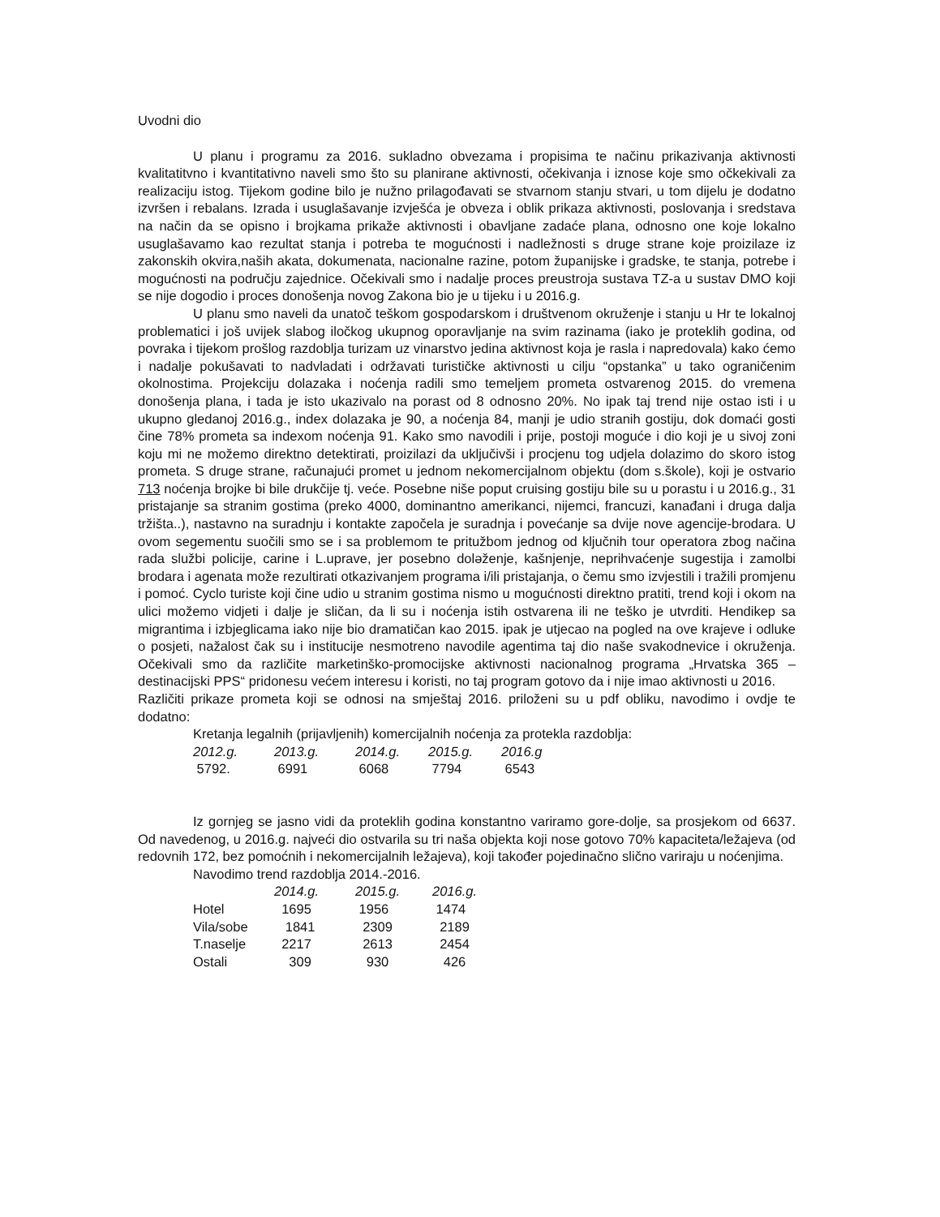Uvodni dio
U planu i programu za 2016. sukladno obvezama i propisima te načinu prikazivanja aktivnosti kvalitatitvno i kvantitativno naveli smo što su planirane aktivnosti, očekivanja i iznose koje smo očkekivali za realizaciju istog. Tijekom godine bilo je nužno prilagođavati se stvarnom stanju stvari, u tom dijelu je dodatno izvršen i rebalans. Izrada i usuglašavanje izvješća je obveza i oblik prikaza aktivnosti, poslovanja i sredstava na način da se opisno i brojkama prikaže aktivnosti i obavljane zadaće plana, odnosno one koje lokalno usuglašavamo kao rezultat stanja i potreba te mogućnosti i nadležnosti s druge strane koje proizilaze iz zakonskih okvira,naših akata, dokumenata, nacionalne razine, potom županijske i gradske, te stanja, potrebe i mogućnosti na području zajednice. Očekivali smo i nadalje proces preustroja sustava TZ-a u sustav DMO koji se nije dogodio i proces donošenja novog Zakona bio je u tijeku i u 2016.g.
U planu smo naveli da unatoč teškom gospodarskom i društvenom okruženje i stanju u Hr te lokalnoj problematici i još uvijek slabog iločkog ukupnog oporavljanje na svim razinama (iako je proteklih godina, od povraka i tijekom prošlog razdoblja turizam uz vinarstvo jedina aktivnost koja je rasla i napredovala) kako ćemo i nadalje pokušavati to nadvladati i održavati turističke aktivnosti u cilju “opstanka” u tako ograničenim okolnostima. Projekciju dolazaka i noćenja radili smo temeljem prometa ostvarenog 2015. do vremena donošenja plana, i tada je isto ukazivalo na porast od 8 odnosno 20%. No ipak taj trend nije ostao isti i u ukupno gledanoj 2016.g., index dolazaka je 90, a noćenja 84, manji je udio stranih gostiju, dok domaći gosti čine 78% prometa sa indexom noćenja 91. Kako smo navodili i prije, postoji moguće i dio koji je u sivoj zoni koju mi ne možemo direktno detektirati, proizilazi da uključivši i procjenu tog udjela dolazimo do skoro istog prometa. S druge strane, računajući promet u jednom nekomercijalnom objektu (dom s.škole), koji je ostvario 713 noćenja brojke bi bile drukčije tj. veće. Posebne niše poput cruising gostiju bile su u porastu i u 2016.g., 31 pristajanje sa stranim gostima (preko 4000, dominantno amerikanci, nijemci, francuzi, kanađani i druga dalja tržišta..), nastavno na suradnju i kontakte započela je suradnja i povećanje sa dvije nove agencije-brodara. U ovom segementu suočili smo se i sa problemom te pritužbom jednog od ključnih tour operatora zbog načina rada službi policije, carine i L.uprave, jer posebno doləženje, kašnjenje, neprihvaćenje sugestija i zamolbi brodara i agenata može rezultirati otkazivanjem programa i/ili pristajanja, o čemu smo izvjestili i tražili promjenu i pomoć. Cyclo turiste koji čine udio u stranim gostima nismo u mogućnosti direktno pratiti, trend koji i okom na ulici možemo vidjeti i dalje je sličan, da li su i noćenja istih ostvarena ili ne teško je utvrditi. Hendikep sa migrantima i izbjeglicama iako nije bio dramatičan kao 2015. ipak je utjecao na pogled na ove krajeve i odluke o posjeti, nažalost čak su i institucije nesmotreno navodile agentima taj dio naše svakodnevice i okruženja. Očekivali smo da različite marketinško-promocijske aktivnosti nacionalnog programa „Hrvatska 365 – destinacijski PPS“ pridonesu većem interesu i koristi, no taj program gotovo da i nije imao aktivnosti u 2016.
Različiti prikaze prometa koji se odnosi na smještaj 2016. priloženi su u pdf obliku, navodimo i ovdje te dodatno:
Kretanja legalnih (prijavljenih) komercijalnih noćenja za protekla razdoblja:
| 2012.g. | 2013.g. | 2014.g. | 2015.g. | 2016.g |
| --- | --- | --- | --- | --- |
| 5792. | 6991 | 6068 | 7794 | 6543 |
Iz gornjeg se jasno vidi da proteklih godina konstantno variramo gore-dolje, sa prosjekom od 6637. Od navedenog, u 2016.g. najveći dio ostvarila su tri naša objekta koji nose gotovo 70% kapaciteta/ležajeva (od redovnih 172, bez pomoćnih i nekomercijalnih ležajeva), koji također pojedinačno slično variraju u noćenjima.
Navodimo trend razdoblja 2014.-2016.
| | 2014.g. | 2015.g. | 2016.g. |
| Hotel | 1695 | 1956 | 1474 |
| Vila/sobe | 1841 | 2309 | 2189 |
| T.naselje | 2217 | 2613 | 2454 |
| Ostali | 309 | 930 | 426 |